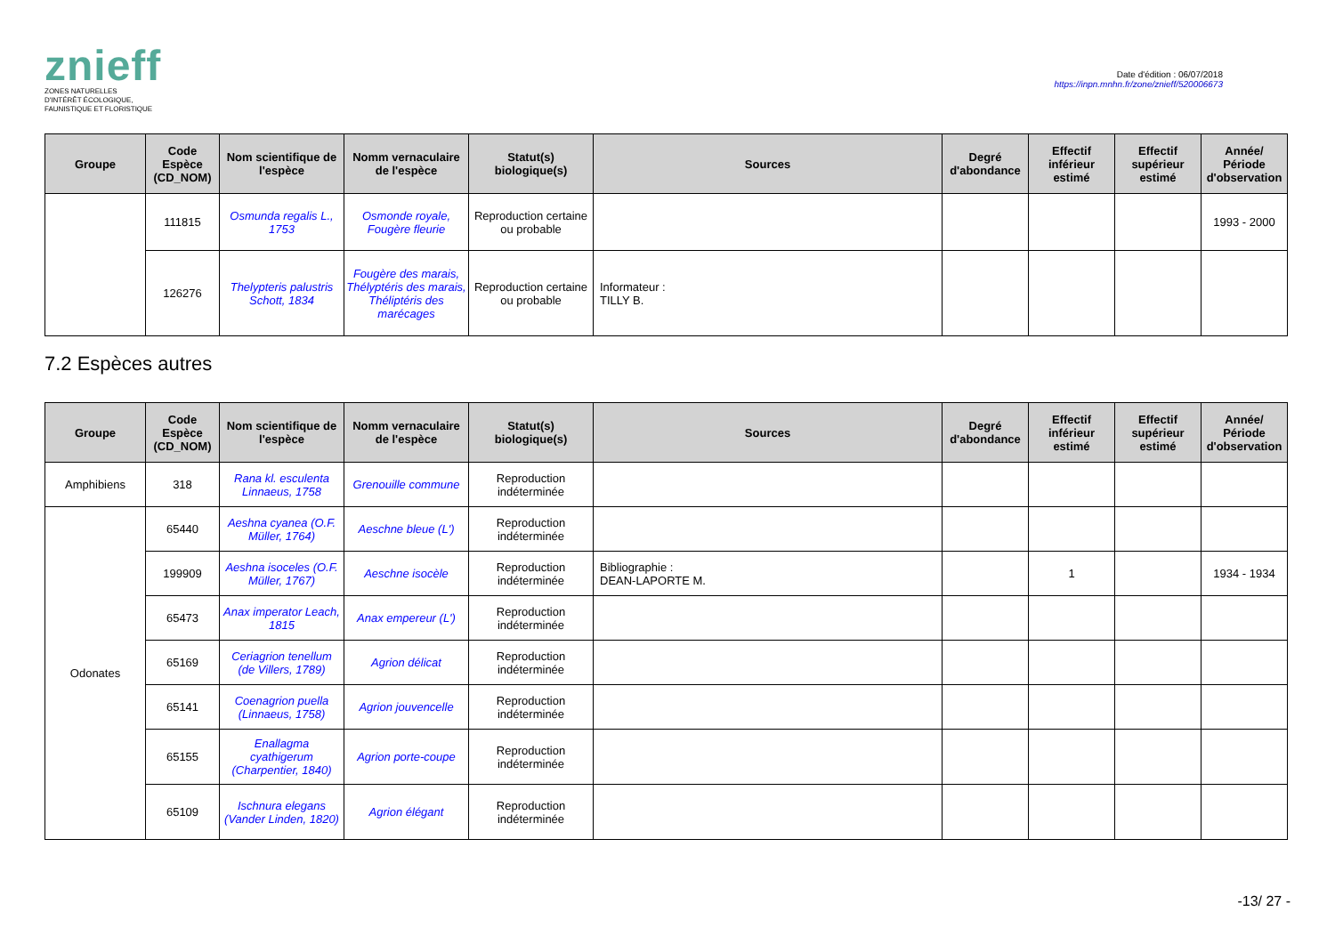znieff
ZONES NATURELLES
D'INTÉRÊT ÉCOLOGIQUE,
FAUNISTIQUE ET FLORISTIQUE
Date d'édition : 06/07/2018
https://inpn.mnhn.fr/zone/znieff/520006673
| Groupe | Code Espèce (CD_NOM) | Nom scientifique de l'espèce | Nomm vernaculaire de l'espèce | Statut(s) biologique(s) | Sources | Degré d'abondance | Effectif inférieur estimé | Effectif supérieur estimé | Année/ Période d'observation |
| --- | --- | --- | --- | --- | --- | --- | --- | --- | --- |
| | 111815 | Osmunda regalis L., 1753 | Osmonde royale, Fougère fleurie | Reproduction certaine ou probable | | | | | 1993 - 2000 |
| | 126276 | Thelypteris palustris Schott, 1834 | Fougère des marais, Thélyptéris des marais, Théliptéris des marécages | Reproduction certaine ou probable | Informateur : TILLY B. | | | | |
7.2 Espèces autres
| Groupe | Code Espèce (CD_NOM) | Nom scientifique de l'espèce | Nomm vernaculaire de l'espèce | Statut(s) biologique(s) | Sources | Degré d'abondance | Effectif inférieur estimé | Effectif supérieur estimé | Année/ Période d'observation |
| --- | --- | --- | --- | --- | --- | --- | --- | --- | --- |
| Amphibiens | 318 | Rana kl. esculenta Linnaeus, 1758 | Grenouille commune | Reproduction indéterminée | | | | | |
| Odonates | 65440 | Aeshna cyanea (O.F. Müller, 1764) | Aeschne bleue (L') | Reproduction indéterminée | | | | | |
| | 199909 | Aeshna isoceles (O.F. Müller, 1767) | Aeschne isocèle | Reproduction indéterminée | Bibliographie : DEAN-LAPORTE M. | | 1 | | 1934 - 1934 |
| | 65473 | Anax imperator Leach, 1815 | Anax empereur (L') | Reproduction indéterminée | | | | | |
| | 65169 | Ceriagrion tenellum (de Villers, 1789) | Agrion délicat | Reproduction indéterminée | | | | | |
| | 65141 | Coenagrion puella (Linnaeus, 1758) | Agrion jouvencelle | Reproduction indéterminée | | | | | |
| | 65155 | Enallagma cyathigerum (Charpentier, 1840) | Agrion porte-coupe | Reproduction indéterminée | | | | | |
| | 65109 | Ischnura elegans (Vander Linden, 1820) | Agrion élégant | Reproduction indéterminée | | | | | |
-13/ 27 -